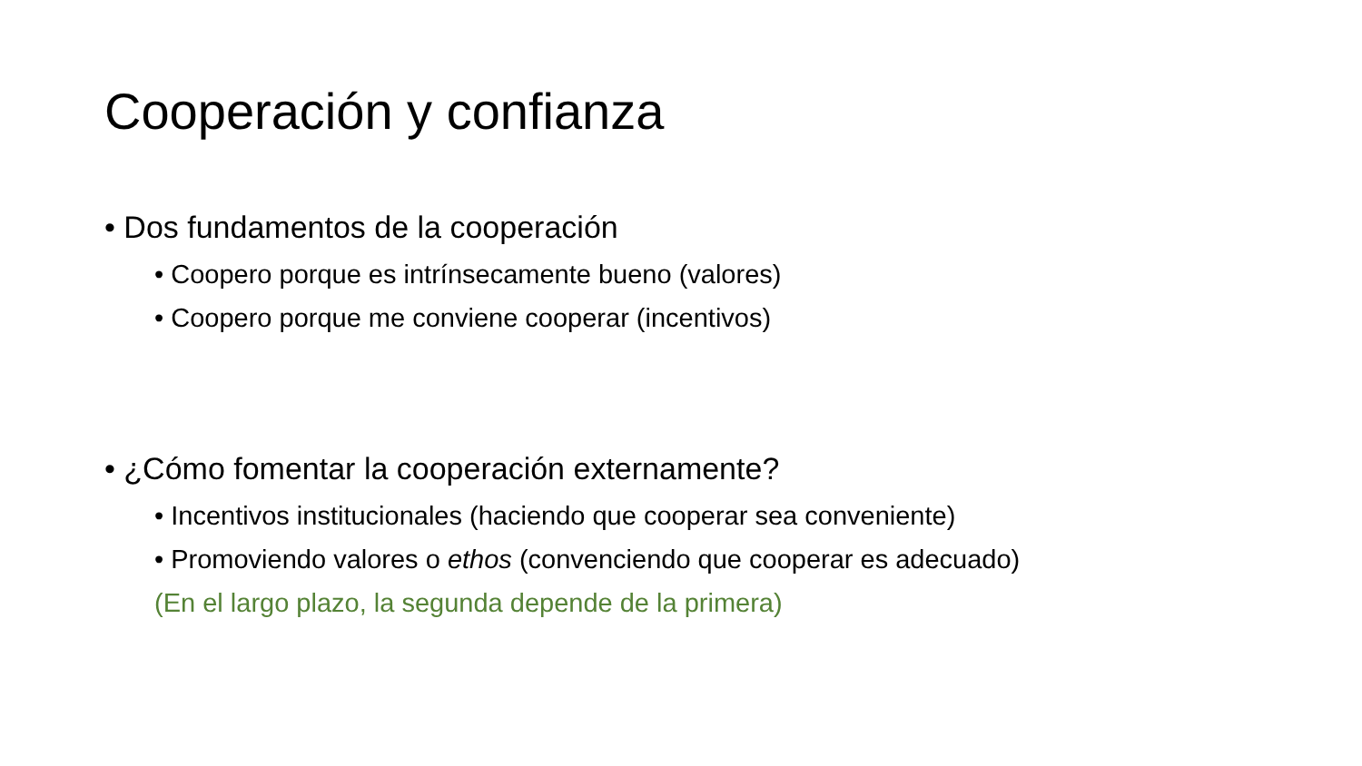Cooperación y confianza
• Dos fundamentos de la cooperación
• Coopero porque es intrínsecamente bueno (valores)
• Coopero porque me conviene cooperar (incentivos)
• ¿Cómo fomentar la cooperación externamente?
• Incentivos institucionales (haciendo que cooperar sea conveniente)
• Promoviendo valores o ethos (convenciendo que cooperar es adecuado)
(En el largo plazo, la segunda depende de la primera)